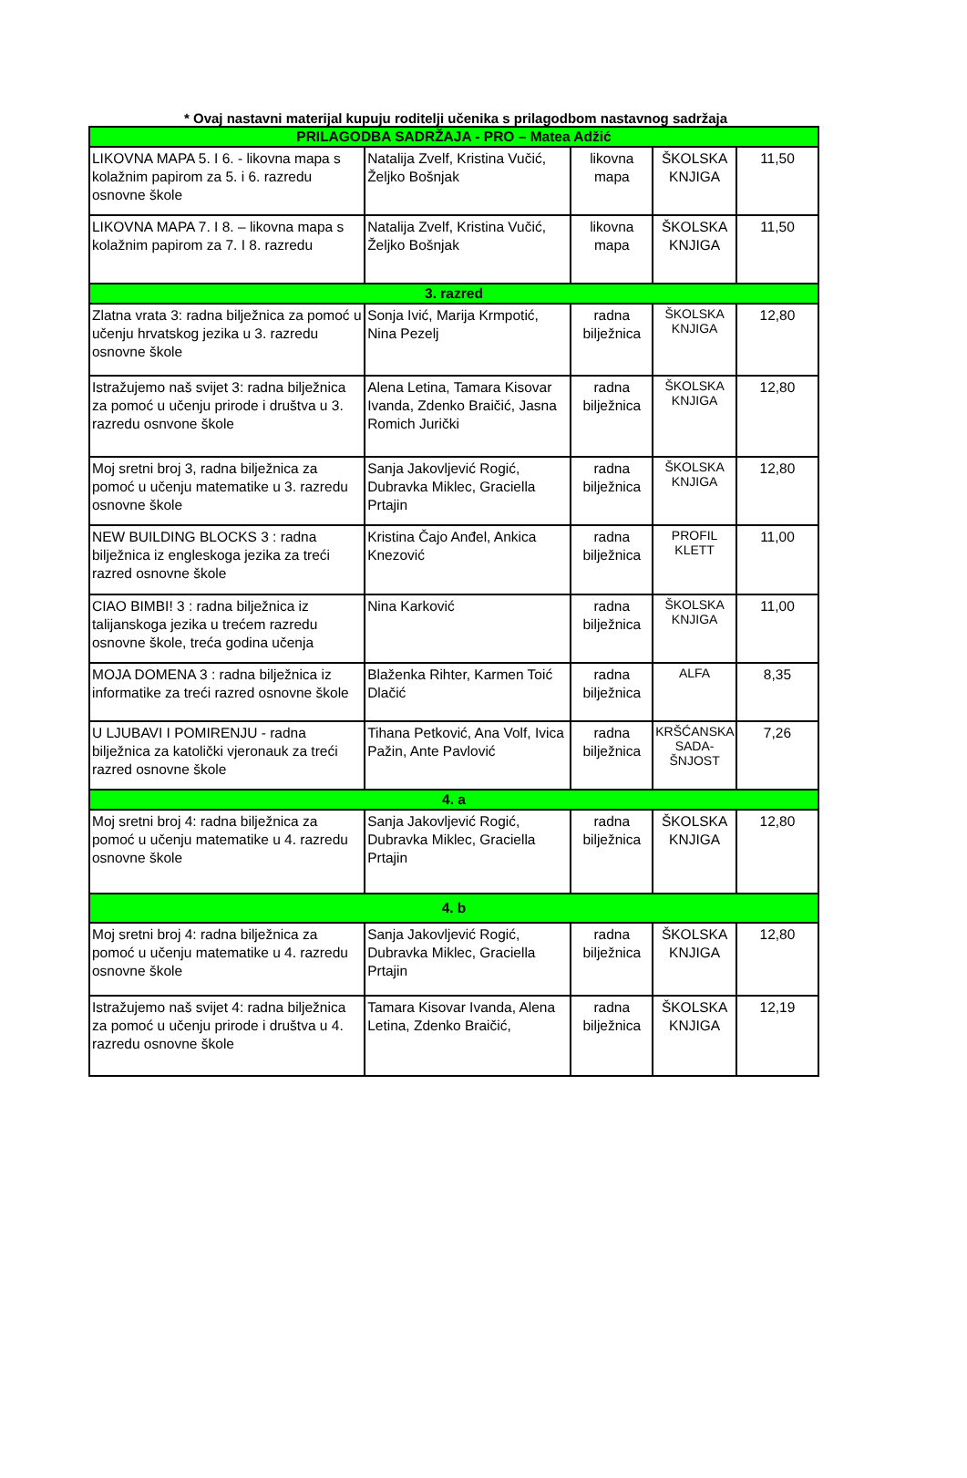* Ovaj nastavni materijal kupuju roditelji učenika s prilagodbom nastavnog sadržaja
| PRILAGODBA SADRŽAJA - PRO – Matea Adžić | | | | |
| LIKOVNA MAPA 5. I 6. - likovna mapa s kolažnim papirom za 5. i 6. razredu osnovne škole | Natalija Zvelf, Kristina Vučić, Željko Bošnjak | likovna mapa | ŠKOLSKA KNJIGA | 11,50 |
| LIKOVNA MAPA 7. I 8. – likovna mapa s kolažnim papirom za 7. I 8. razredu | Natalija Zvelf, Kristina Vučić, Željko Bošnjak | likovna mapa | ŠKOLSKA KNJIGA | 11,50 |
| 3. razred | | | | |
| Zlatna vrata 3: radna bilježnica za pomoć u učenju hrvatskog jezika u 3. razredu osnovne škole | Sonja Ivić, Marija Krmpotić, Nina Pezelj | radna bilježnica | ŠKOLSKA KNJIGA | 12,80 |
| Istražujemo naš svijet 3: radna bilježnica za pomoć u učenju prirode i društva u 3. razredu osnvone škole | Alena Letina, Tamara Kisovar Ivanda, Zdenko Braičić, Jasna Romich Jurički | radna bilježnica | ŠKOLSKA KNJIGA | 12,80 |
| Moj sretni broj 3, radna bilježnica za pomoć u učenju matematike u 3. razredu osnovne škole | Sanja Jakovljević Rogić, Dubravka Miklec, Graciella Prtajin | radna bilježnica | ŠKOLSKA KNJIGA | 12,80 |
| NEW BUILDING BLOCKS 3 : radna bilježnica iz engleskoga jezika za treći razred osnovne škole | Kristina Čajo Anđel, Ankica Knezović | radna bilježnica | PROFIL KLETT | 11,00 |
| CIAO BIMBI! 3 : radna bilježnica iz talijanskoga jezika u trećem razredu osnovne škole, treća godina učenja | Nina Karković | radna bilježnica | ŠKOLSKA KNJIGA | 11,00 |
| MOJA DOMENA 3 : radna bilježnica iz informatike za treći razred osnovne škole | Blaženka Rihter, Karmen Toić Dlačić | radna bilježnica | ALFA | 8,35 |
| U LJUBAVI I POMIRENJU - radna bilježnica za katolički vjeronauk za treći razred osnovne škole | Tihana Petković, Ana Volf, Ivica Pažin, Ante Pavlović | radna bilježnica | KRŠĆANSKA SADA-ŠNJOST | 7,26 |
| 4. a | | | | |
| Moj sretni broj 4: radna bilježnica za pomoć u učenju matematike u 4. razredu osnovne škole | Sanja Jakovljević Rogić, Dubravka Miklec, Graciella Prtajin | radna bilježnica | ŠKOLSKA KNJIGA | 12,80 |
| 4. b | | | | |
| Moj sretni broj 4: radna bilježnica za pomoć u učenju matematike u 4. razredu osnovne škole | Sanja Jakovljević Rogić, Dubravka Miklec, Graciella Prtajin | radna bilježnica | ŠKOLSKA KNJIGA | 12,80 |
| Istražujemo naš svijet 4: radna bilježnica za pomoć u učenju prirode i društva u 4. razredu osnovne škole | Tamara Kisovar Ivanda, Alena Letina, Zdenko Braičić, | radna bilježnica | ŠKOLSKA KNJIGA | 12,19 |